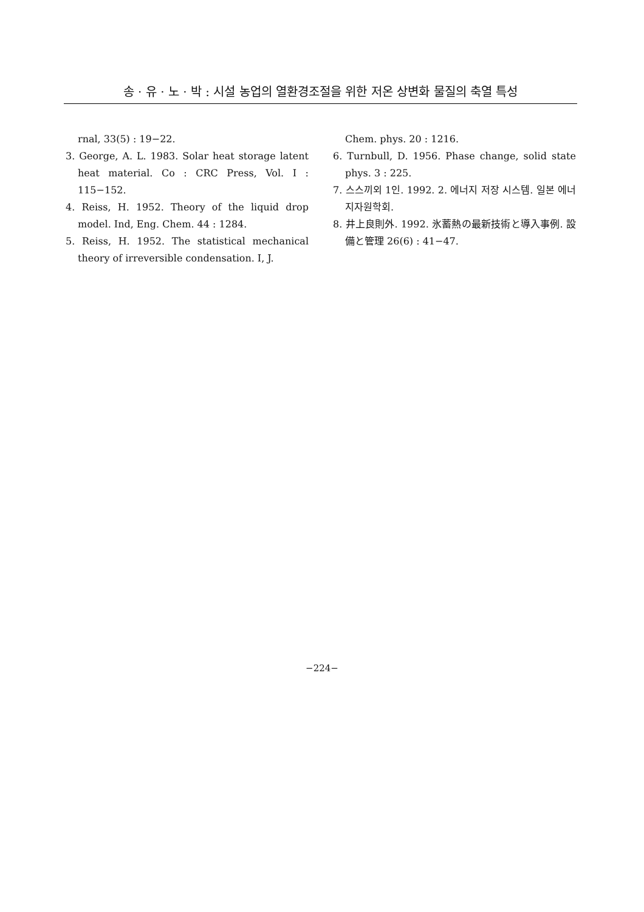송 · 유 · 노 · 박 : 시설 농업의 열환경조절을 위한 저온 상변화 물질의 축열 특성
rnal, 33(5) : 19−22.
3. George, A. L. 1983. Solar heat storage latent heat material. Co : CRC Press, Vol. I : 115−152.
4. Reiss, H. 1952. Theory of the liquid drop model. Ind, Eng. Chem. 44 : 1284.
5. Reiss, H. 1952. The statistical mechanical theory of irreversible condensation. I, J.
Chem. phys. 20 : 1216.
6. Turnbull, D. 1956. Phase change, solid state phys. 3 : 225.
7. 스스끼외 1인. 1992. 2. 에너지 저장 시스템. 일본 에너지자원학회.
8. 井上良則外. 1992. 氷蓄熱の最新技術と導入事例. 設備と管理 26(6) : 41−47.
−224−